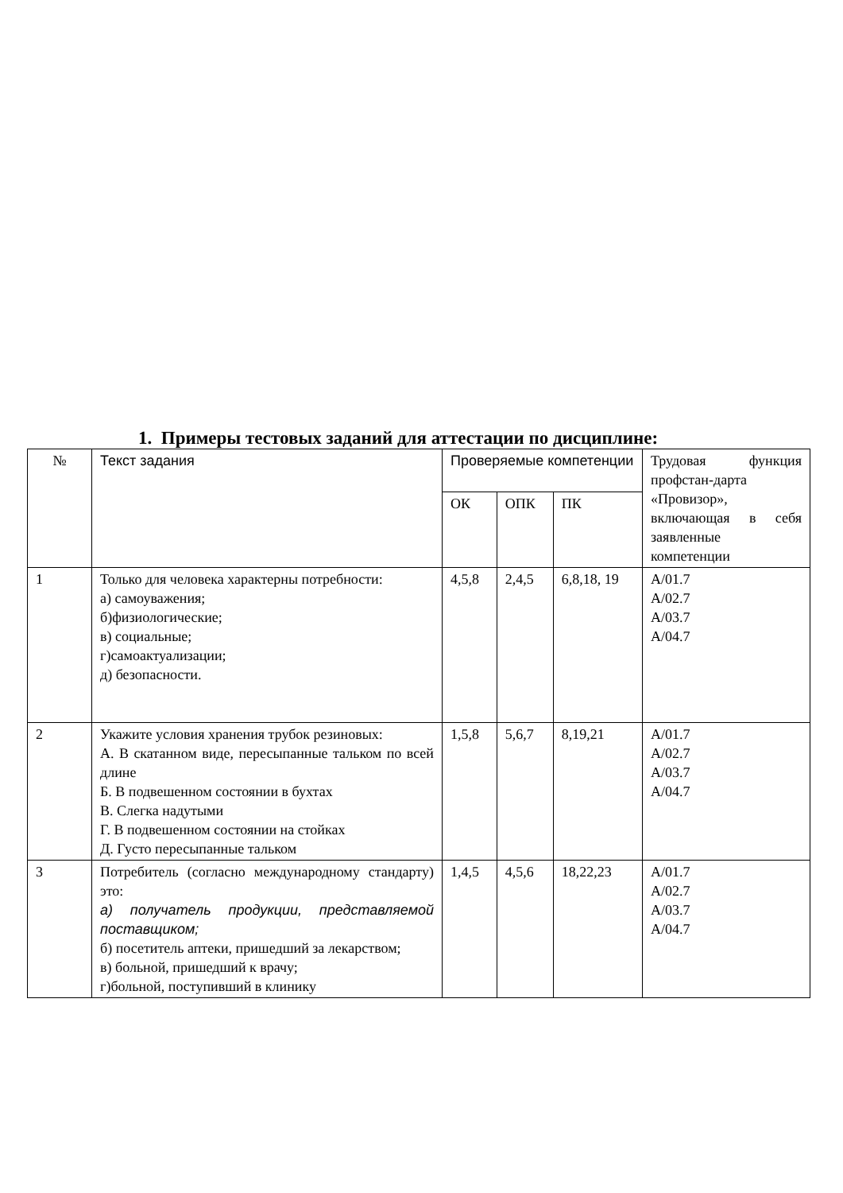1. Примеры тестовых заданий для аттестации по дисциплине:
| № | Текст задания | Проверяемые компетенции | | | Трудовая функция профстан-дарта «Провизор», включающая в себя заявленные компетенции |
| --- | --- | --- | --- | --- | --- |
| | | ОК | ОПК | ПК | |
| 1 | Только для человека характерны потребности: а) самоуважения; б)физиологические; в) социальные; г)самоактуализации; д) безопасности. | 4,5,8 | 2,4,5 | 6,8,18, 19 | А/01.7 А/02.7 А/03.7 А/04.7 |
| 2 | Укажите условия хранения трубок резиновых: А. В скатанном виде, пересыпанные тальком по всей длине Б. В подвешенном состоянии в бухтах В. Слегка надутыми Г. В подвешенном состоянии на стойках Д. Густо пересыпанные тальком | 1,5,8 | 5,6,7 | 8,19,21 | А/01.7 А/02.7 А/03.7 А/04.7 |
| 3 | Потребитель (согласно международному стандарту) это: а) получатель продукции, представляемой поставщиком; б) посетитель аптеки, пришедший за лекарством; в) больной, пришедший к врачу; г)больной, поступивший в клинику | 1,4,5 | 4,5,6 | 18,22,23 | А/01.7 А/02.7 А/03.7 А/04.7 |